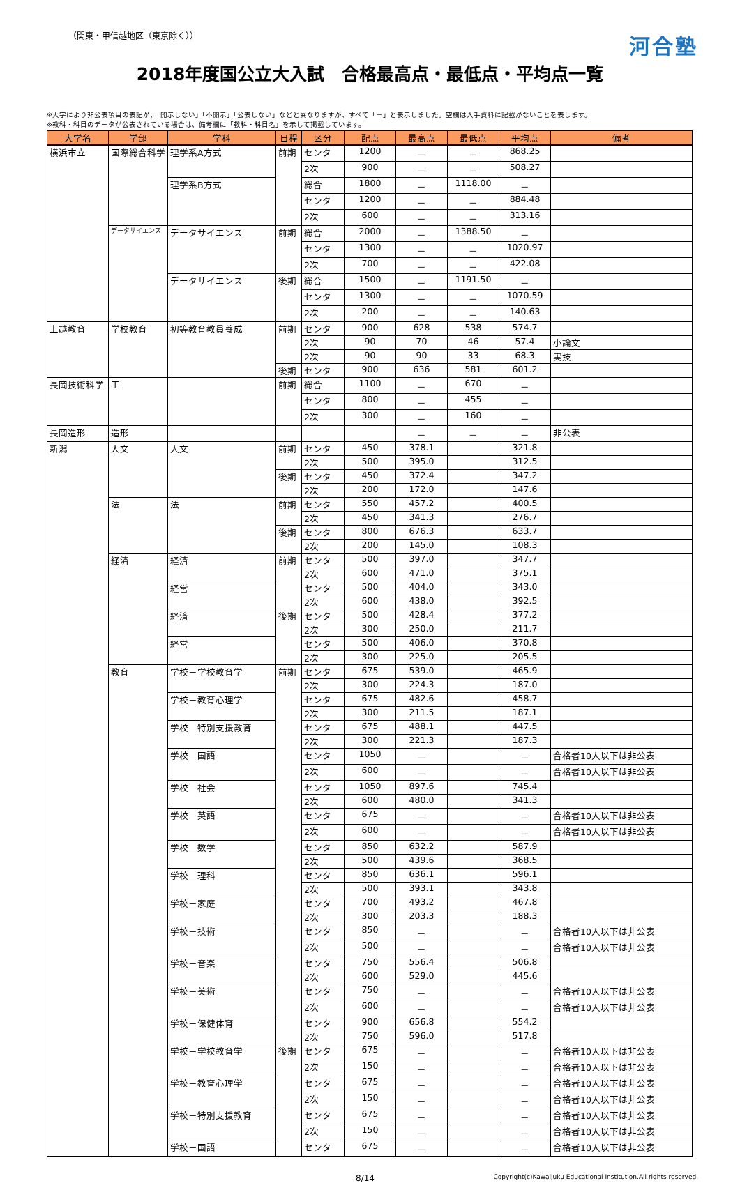（関東・甲信越地区（東京除く）） 河合塾
2018年度国公立大入試　合格最高点・最低点・平均点一覧
※大学により非公表項目の表記が、「開示しない」「不開示」「公表しない」などと異なりますが、すべて「－」と表示しました。空欄は入手資料に記載がないことを表します。
※教科・科目のデータが公表されている場合は、備考欄に「教科・科目名」を示して掲載しています。
| 大学名 | 学部 | 学科 | 日程 | 区分 | 配点 | 最高点 | 最低点 | 平均点 | 備考 |
| --- | --- | --- | --- | --- | --- | --- | --- | --- | --- |
| 横浜市立 | 国際総合科学 | 理学系A方式 | 前期 | センタ | 1200 | － | － | 868.25 | |
| | | | | 2次 | 900 | － | － | 508.27 | |
| | | 理学系B方式 | | 総合 | 1800 | － | 1118.00 | － | |
| | | | | センタ | 1200 | － | － | 884.48 | |
| | | | | 2次 | 600 | － | － | 313.16 | |
| | データサイエンス | データサイエンス | 前期 | 総合 | 2000 | － | 1388.50 | － | |
| | | | | センタ | 1300 | － | － | 1020.97 | |
| | | | | 2次 | 700 | － | － | 422.08 | |
| | | データサイエンス | 後期 | 総合 | 1500 | － | 1191.50 | － | |
| | | | | センタ | 1300 | － | － | 1070.59 | |
| | | | | 2次 | 200 | － | － | 140.63 | |
| 上越教育 | 学校教育 | 初等教育教員養成 | 前期 | センタ | 900 | 628 | 538 | 574.7 | |
| | | | | 2次 | 90 | 70 | 46 | 57.4 | 小論文 |
| | | | | 2次 | 90 | 90 | 33 | 68.3 | 実技 |
| | | | 後期 | センタ | 900 | 636 | 581 | 601.2 | |
| 長岡技術科学 | 工 | | 前期 | 総合 | 1100 | － | 670 | － | |
| | | | | センタ | 800 | － | 455 | － | |
| | | | | 2次 | 300 | － | 160 | － | |
| 長岡造形 | 造形 | | | | | － | － | － | 非公表 |
| 新潟 | 人文 | 人文 | 前期 | センタ | 450 | 378.1 | | 321.8 | |
| | | | | 2次 | 500 | 395.0 | | 312.5 | |
| | | | 後期 | センタ | 450 | 372.4 | | 347.2 | |
| | | | | 2次 | 200 | 172.0 | | 147.6 | |
| | 法 | 法 | 前期 | センタ | 550 | 457.2 | | 400.5 | |
| | | | | 2次 | 450 | 341.3 | | 276.7 | |
| | | | 後期 | センタ | 800 | 676.3 | | 633.7 | |
| | | | | 2次 | 200 | 145.0 | | 108.3 | |
| | 経済 | 経済 | 前期 | センタ | 500 | 397.0 | | 347.7 | |
| | | | | 2次 | 600 | 471.0 | | 375.1 | |
| | | 経営 | | センタ | 500 | 404.0 | | 343.0 | |
| | | | | 2次 | 600 | 438.0 | | 392.5 | |
| | | 経済 | 後期 | センタ | 500 | 428.4 | | 377.2 | |
| | | | | 2次 | 300 | 250.0 | | 211.7 | |
| | | 経営 | | センタ | 500 | 406.0 | | 370.8 | |
| | | | | 2次 | 300 | 225.0 | | 205.5 | |
| | 教育 | 学校－学校教育学 | 前期 | センタ | 675 | 539.0 | | 465.9 | |
| | | | | 2次 | 300 | 224.3 | | 187.0 | |
| | | 学校－教育心理学 | | センタ | 675 | 482.6 | | 458.7 | |
| | | | | 2次 | 300 | 211.5 | | 187.1 | |
| | | 学校－特別支援教育 | | センタ | 675 | 488.1 | | 447.5 | |
| | | | | 2次 | 300 | 221.3 | | 187.3 | |
| | | 学校－国語 | | センタ | 1050 | － | | － | 合格者10人以下は非公表 |
| | | | | 2次 | 600 | － | | － | 合格者10人以下は非公表 |
| | | 学校－社会 | | センタ | 1050 | 897.6 | | 745.4 | |
| | | | | 2次 | 600 | 480.0 | | 341.3 | |
| | | 学校－英語 | | センタ | 675 | － | | － | 合格者10人以下は非公表 |
| | | | | 2次 | 600 | － | | － | 合格者10人以下は非公表 |
| | | 学校－数学 | | センタ | 850 | 632.2 | | 587.9 | |
| | | | | 2次 | 500 | 439.6 | | 368.5 | |
| | | 学校－理科 | | センタ | 850 | 636.1 | | 596.1 | |
| | | | | 2次 | 500 | 393.1 | | 343.8 | |
| | | 学校－家庭 | | センタ | 700 | 493.2 | | 467.8 | |
| | | | | 2次 | 300 | 203.3 | | 188.3 | |
| | | 学校－技術 | | センタ | 850 | － | | － | 合格者10人以下は非公表 |
| | | | | 2次 | 500 | － | | － | 合格者10人以下は非公表 |
| | | 学校－音楽 | | センタ | 750 | 556.4 | | 506.8 | |
| | | | | 2次 | 600 | 529.0 | | 445.6 | |
| | | 学校－美術 | | センタ | 750 | － | | － | 合格者10人以下は非公表 |
| | | | | 2次 | 600 | － | | － | 合格者10人以下は非公表 |
| | | 学校－保健体育 | | センタ | 900 | 656.8 | | 554.2 | |
| | | | | 2次 | 750 | 596.0 | | 517.8 | |
| | | 学校－学校教育学 | 後期 | センタ | 675 | － | | － | 合格者10人以下は非公表 |
| | | | | 2次 | 150 | － | | － | 合格者10人以下は非公表 |
| | | 学校－教育心理学 | | センタ | 675 | － | | － | 合格者10人以下は非公表 |
| | | | | 2次 | 150 | － | | － | 合格者10人以下は非公表 |
| | | 学校－特別支援教育 | | センタ | 675 | － | | － | 合格者10人以下は非公表 |
| | | | | 2次 | 150 | － | | － | 合格者10人以下は非公表 |
| | | 学校－国語 | | センタ | 675 | － | | － | 合格者10人以下は非公表 |
8/14 Copyright(c)Kawaijuku Educational Institution.All rights reserved.